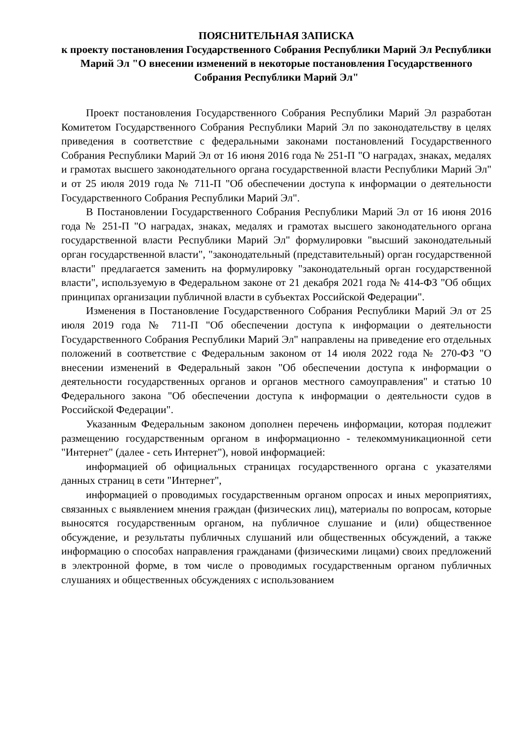ПОЯСНИТЕЛЬНАЯ ЗАПИСКА
к проекту постановления Государственного Собрания Республики Марий Эл Республики Марий Эл "О внесении изменений в некоторые постановления Государственного Собрания Республики Марий Эл"
Проект постановления Государственного Собрания Республики Марий Эл разработан Комитетом Государственного Собрания Республики Марий Эл по законодательству в целях приведения в соответствие с федеральными законами постановлений Государственного Собрания Республики Марий Эл от 16 июня 2016 года № 251-П "О наградах, знаках, медалях и грамотах высшего законодательного органа государственной власти Республики Марий Эл" и от 25 июля 2019 года № 711-П "Об обеспечении доступа к информации о деятельности Государственного Собрания Республики Марий Эл".
В Постановлении Государственного Собрания Республики Марий Эл от 16 июня 2016 года № 251-П "О наградах, знаках, медалях и грамотах высшего законодательного органа государственной власти Республики Марий Эл" формулировки "высший законодательный орган государственной власти", "законодательный (представительный) орган государственной власти" предлагается заменить на формулировку "законодательный орган государственной власти", используемую в Федеральном законе от 21 декабря 2021 года № 414-ФЗ "Об общих принципах организации публичной власти в субъектах Российской Федерации".
Изменения в Постановление Государственного Собрания Республики Марий Эл от 25 июля 2019 года № 711-П "Об обеспечении доступа к информации о деятельности Государственного Собрания Республики Марий Эл" направлены на приведение его отдельных положений в соответствие с Федеральным законом от 14 июля 2022 года № 270-ФЗ "О внесении изменений в Федеральный закон "Об обеспечении доступа к информации о деятельности государственных органов и органов местного самоуправления" и статью 10 Федерального закона "Об обеспечении доступа к информации о деятельности судов в Российской Федерации".
Указанным Федеральным законом дополнен перечень информации, которая подлежит размещению государственным органом в информационно - телекоммуникационной сети "Интернет" (далее - сеть Интернет"), новой информацией:
информацией об официальных страницах государственного органа с указателями данных страниц в сети "Интернет",
информацией о проводимых государственным органом опросах и иных мероприятиях, связанных с выявлением мнения граждан (физических лиц), материалы по вопросам, которые выносятся государственным органом, на публичное слушание и (или) общественное обсуждение, и результаты публичных слушаний или общественных обсуждений, а также информацию о способах направления гражданами (физическими лицами) своих предложений в электронной форме, в том числе о проводимых государственным органом публичных слушаниях и общественных обсуждениях с использованием